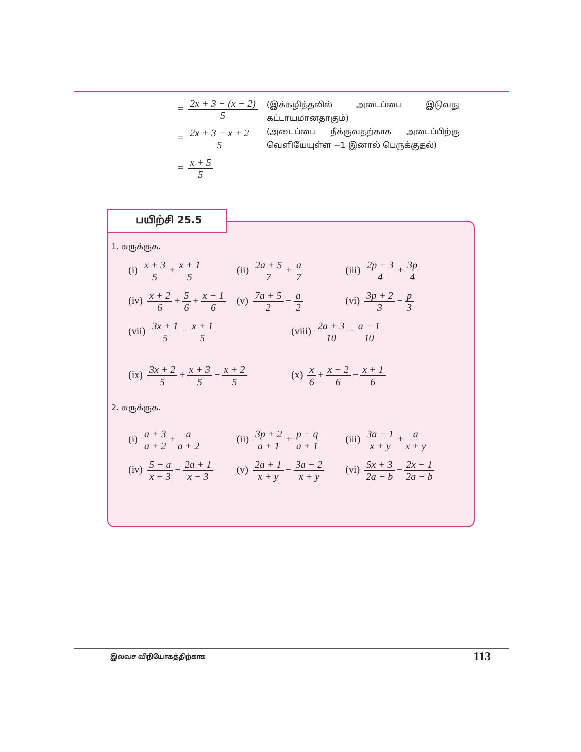= 2x + 3 − (x − 2) 5
= 2x + 3 − x + 2 5
= x + 5 5
(இக்கழித்தலில் அடைப்பை இடுவது கட்டாயமானதாகும்)
(அடைப்பை நீக்குவதற்காக அடைப்பிற்கு வெளியேயுள்ள −1 இனால் பெருக்குதல்)
1. சுருக்குக.
(i) x + 3 5 + x + 1 5 (ii) 2a + 5 7 + a 7 (iii) 2p − 3 4 + 3p 4
(iv) x + 2 6 + 5 6 + x − 1 6 (v) 7a + 5 2 − a 2 (vi) 3p + 2 3 − p 3
(vii) 3x + 1 5 − x + 1 5 (viii) 2a + 3 10 − a − 1 10
(ix) 3x + 2 5 + x + 3 5 − x + 2 5
(x) x 6 + x + 2 6 − x + 1 6
2. சுருக்குக.
(i) a + 3 a + 2 + a a + 2 (ii) 3p + 2 a + 1 + p − q a + 1
(iii) 3a − 1 x + y + a x + y
(iv) 5 − a x − 3 − 2a + 1 x − 3
(v) 2a + 1 x + y − 3a − 2 x + y
(vi) 5x + 3 2a − b − 2x − 1 2a − b
பயிற்சி 25.5
இலவச விநியோகத்திற்காக 113